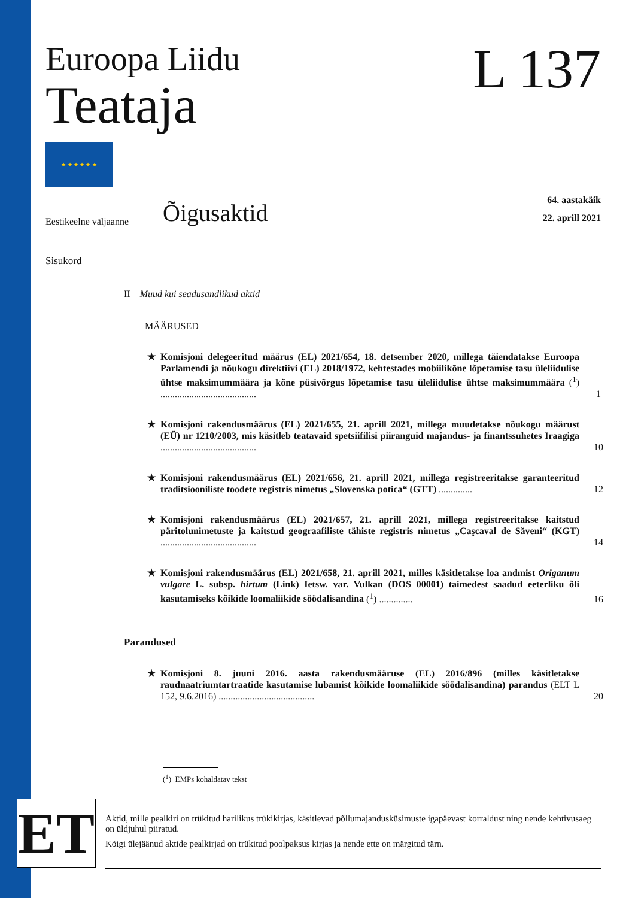Euroopa Liidu
Teataja
L 137
★ ★ ★ ★ ★ ★
Eestikeelne väljaanne
Õigusaktid
64. aastakäik
22. aprill 2021
Sisukord
II Muud kui seadusandlikud aktid
MÄÄRUSED
★ Komisjoni delegeeritud määrus (EL) 2021/654, 18. detsember 2020, millega täiendatakse Euroopa Parlamendi ja nõukogu direktiivi (EL) 2018/1972, kehtestades mobiilikõne lõpetamise tasu üleliidulise ühtse maksimummäära ja kõne püsivõrgus lõpetamise tasu üleliidulise ühtse maksimummäära (<sup>1</sup>) ........................................ 1
★ Komisjoni rakendusmäärus (EL) 2021/655, 21. aprill 2021, millega muudetakse nõukogu määrust (EÜ) nr 1210/2003, mis käsitleb teatavaid spetsiifilisi piiranguid majandus- ja finantssuhetes Iraagiga ........................................ 10
★ Komisjoni rakendusmäärus (EL) 2021/656, 21. aprill 2021, millega registreeritakse garanteeritud traditsiooniliste toodete registris nimetus „Slovenska potica“ (GTT) .............. 12
★ Komisjoni rakendusmäärus (EL) 2021/657, 21. aprill 2021, millega registreeritakse kaitstud päritolunimetuste ja kaitstud geograafiliste tähiste registris nimetus „Caşcaval de Săveni“ (KGT) ........................................ 14
★ Komisjoni rakendusmäärus (EL) 2021/658, 21. aprill 2021, milles käsitletakse loa andmist Origanum vulgare L. subsp. hirtum (Link) Ietsw. var. Vulkan (DOS 00001) taimedest saadud eeterliku õli kasutamiseks kõikide loomaliikide söödalisandina (<sup>1</sup>) .............. 16
Parandused
★ Komisjoni 8. juuni 2016. aasta rakendusmääruse (EL) 2016/896 (milles käsitletakse raudnaatriumtartraatide kasutamise lubamist kõikide loomaliikide söödalisandina) parandus (ELT L 152, 9.6.2016) ........................................ 20
(<sup>1</sup>) EMPs kohaldatav tekst
ET
Aktid, mille pealkiri on trükitud harilikus trükikirjas, käsitlevad põllumajandusküsimuste igapäevast korraldust ning nende kehtivusaeg on üldjuhul piiratud.
Kõigi ülejäänud aktide pealkirjad on trükitud poolpaksus kirjas ja nende ette on märgitud tärn.